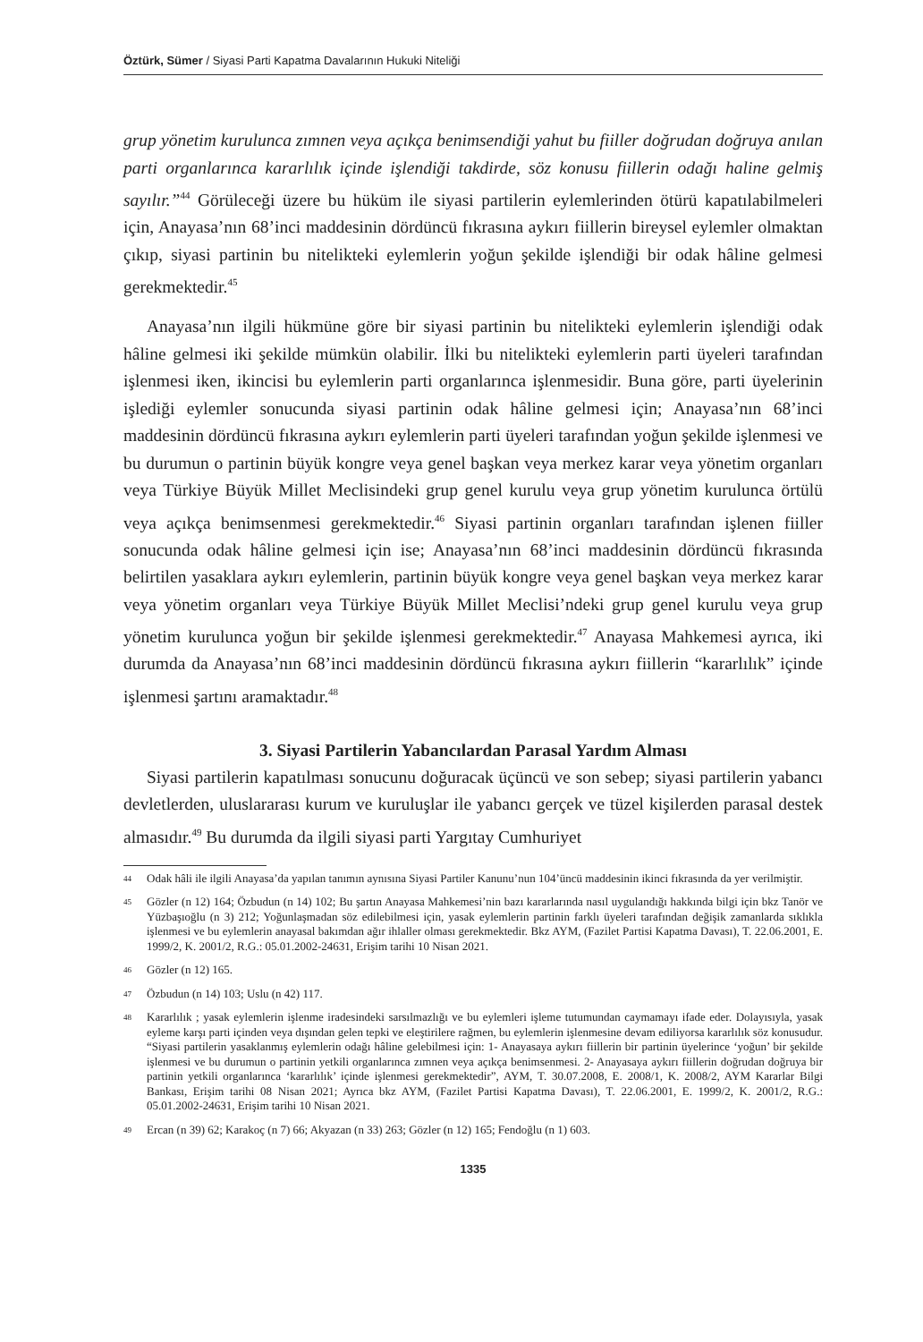Öztürk, Sümer / Siyasi Parti Kapatma Davalarının Hukuki Niteliği
grup yönetim kurulunca zımnen veya açıkça benimsendiği yahut bu fiiller doğrudan doğruya anılan parti organlarınca kararlılık içinde işlendiği takdirde, söz konusu fiillerin odağı haline gelmiş sayılır.”<sup>44</sup> Görüleceği üzere bu hüküm ile siyasi partilerin eylemlerinden ötürü kapatılabilmeleri için, Anayasa’nın 68’inci maddesinin dördüncü fıkrasına aykırı fiillerin bireysel eylemler olmaktan çıkıp, siyasi partinin bu nitelikteki eylemlerin yoğun şekilde işlendiği bir odak hâline gelmesi gerekmektedir.<sup>45</sup>
Anayasa’nın ilgili hükmüne göre bir siyasi partinin bu nitelikteki eylemlerin işlendiği odak hâline gelmesi iki şekilde mümkün olabilir. İlki bu nitelikteki eylemlerin parti üyeleri tarafından işlenmesi iken, ikincisi bu eylemlerin parti organlarınca işlenmesidir. Buna göre, parti üyelerinin işlediği eylemler sonucunda siyasi partinin odak hâline gelmesi için; Anayasa’nın 68’inci maddesinin dördüncü fıkrasına aykırı eylemlerin parti üyeleri tarafından yoğun şekilde işlenmesi ve bu durumun o partinin büyük kongre veya genel başkan veya merkez karar veya yönetim organları veya Türkiye Büyük Millet Meclisindeki grup genel kurulu veya grup yönetim kurulunca örtülü veya açıkça benimsenmesi gerekmektedir.<sup>46</sup> Siyasi partinin organları tarafından işlenen fiiller sonucunda odak hâline gelmesi için ise; Anayasa’nın 68’inci maddesinin dördüncü fıkrasında belirtilen yasaklara aykırı eylemlerin, partinin büyük kongre veya genel başkan veya merkez karar veya yönetim organları veya Türkiye Büyük Millet Meclisi’ndeki grup genel kurulu veya grup yönetim kurulunca yoğun bir şekilde işlenmesi gerekmektedir.<sup>47</sup> Anayasa Mahkemesi ayrıca, iki durumda da Anayasa’nın 68’inci maddesinin dördüncü fıkrasına aykırı fiillerin “kararlılık” içinde işlenmesi şartını aramaktadır.<sup>48</sup>
3. Siyasi Partilerin Yabancılardan Parasal Yardım Alması
Siyasi partilerin kapatılması sonucunu doğuracak üçüncü ve son sebep; siyasi partilerin yabancı devletlerden, uluslararası kurum ve kuruluşlar ile yabancı gerçek ve tüzel kişilerden parasal destek almasıdır.<sup>49</sup> Bu durumda da ilgili siyasi parti Yargıtay Cumhuriyet
44 Odak hâli ile ilgili Anayasa’da yapılan tanımın aynısına Siyasi Partiler Kanunu’nun 104’üncü maddesinin ikinci fıkrasında da yer verilmiştir.
45 Gözler (n 12) 164; Özbudun (n 14) 102; Bu şartın Anayasa Mahkemesi’nin bazı kararlarında nasıl uygulandığı hakkında bilgi için bkz Tanör ve Yüzbaşıoğlu (n 3) 212; Yoğunlaşmadan söz edilebilmesi için, yasak eylemlerin partinin farklı üyeleri tarafından değişik zamanlarda sıklıkla işlenmesi ve bu eylemlerin anayasal bakımdan ağır ihlaller olması gerekmektedir. Bkz AYM, (Fazilet Partisi Kapatma Davası), T. 22.06.2001, E. 1999/2, K. 2001/2, R.G.: 05.01.2002-24631, Erişim tarihi 10 Nisan 2021.
46 Gözler (n 12) 165.
47 Özbudun (n 14) 103; Uslu (n 42) 117.
48 Kararlılık ; yasak eylemlerin işlenme iradesindeki sarsılmazlığı ve bu eylemleri işleme tutumundan caymamayı ifade eder. Dolayısıyla, yasak eyleme karşı parti içinden veya dışından gelen tepki ve eleştirilere rağmen, bu eylemlerin işlenmesine devam ediliyorsa kararlılık söz konusudur. “Siyasi partilerin yasaklanmış eylemlerin odağı hâline gelebilmesi için: 1- Anayasaya aykırı fiillerin bir partinin üyelerince ‘yoğun’ bir şekilde işlenmesi ve bu durumun o partinin yetkili organlarınca zımnen veya açıkça benimsenmesi. 2- Anayasaya aykırı fiillerin doğrudan doğruya bir partinin yetkili organlarınca ‘kararlılık’ içinde işlenmesi gerekmektedir”, AYM, T. 30.07.2008, E. 2008/1, K. 2008/2, AYM Kararlar Bilgi Bankası, Erişim tarihi 08 Nisan 2021; Ayrıca bkz AYM, (Fazilet Partisi Kapatma Davası), T. 22.06.2001, E. 1999/2, K. 2001/2, R.G.: 05.01.2002-24631, Erişim tarihi 10 Nisan 2021.
49 Ercan (n 39) 62; Karakoç (n 7) 66; Akyazan (n 33) 263; Gözler (n 12) 165; Fendoğlu (n 1) 603.
1335